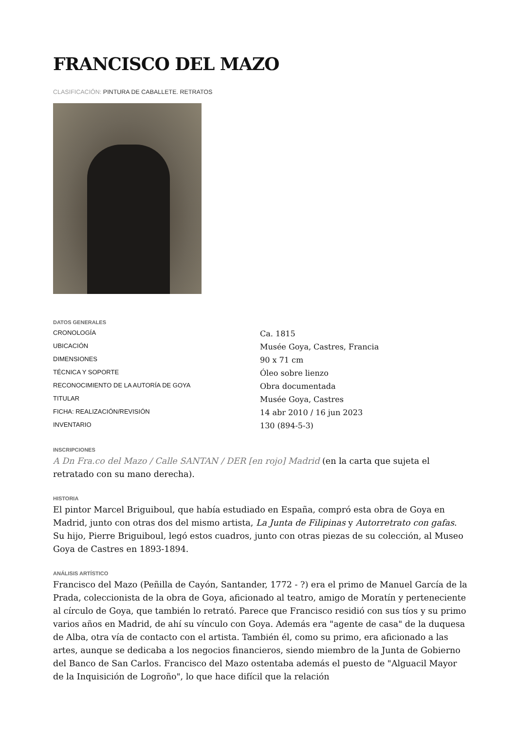FRANCISCO DEL MAZO
CLASIFICACIÓN: PINTURA DE CABALLETE. RETRATOS
DATOS GENERALES
| CRONOLOGÍA | Ca. 1815 |
| UBICACIÓN | Musée Goya, Castres, Francia |
| DIMENSIONES | 90 x 71 cm |
| TÉCNICA Y SOPORTE | Óleo sobre lienzo |
| RECONOCIMIENTO DE LA AUTORÍA DE GOYA | Obra documentada |
| TITULAR | Musée Goya, Castres |
| FICHA: REALIZACIÓN/REVISIÓN | 14 abr 2010 / 16 jun 2023 |
| INVENTARIO | 130 (894-5-3) |
INSCRIPCIONES
A Dn Fra.co del Mazo / Calle SANTAN / DER [en rojo] Madrid (en la carta que sujeta el retratado con su mano derecha).
HISTORIA
El pintor Marcel Briguiboul, que había estudiado en España, compró esta obra de Goya en Madrid, junto con otras dos del mismo artista, La Junta de Filipinas y Autorretrato con gafas. Su hijo, Pierre Briguiboul, legó estos cuadros, junto con otras piezas de su colección, al Museo Goya de Castres en 1893-1894.
ANÁLISIS ARTÍSTICO
Francisco del Mazo (Peñilla de Cayón, Santander, 1772 - ?) era el primo de Manuel García de la Prada, coleccionista de la obra de Goya, aficionado al teatro, amigo de Moratín y perteneciente al círculo de Goya, que también lo retrató. Parece que Francisco residió con sus tíos y su primo varios años en Madrid, de ahí su vínculo con Goya. Además era "agente de casa" de la duquesa de Alba, otra vía de contacto con el artista. También él, como su primo, era aficionado a las artes, aunque se dedicaba a los negocios financieros, siendo miembro de la Junta de Gobierno del Banco de San Carlos. Francisco del Mazo ostentaba además el puesto de "Alguacil Mayor de la Inquisición de Logroño", lo que hace difícil que la relación